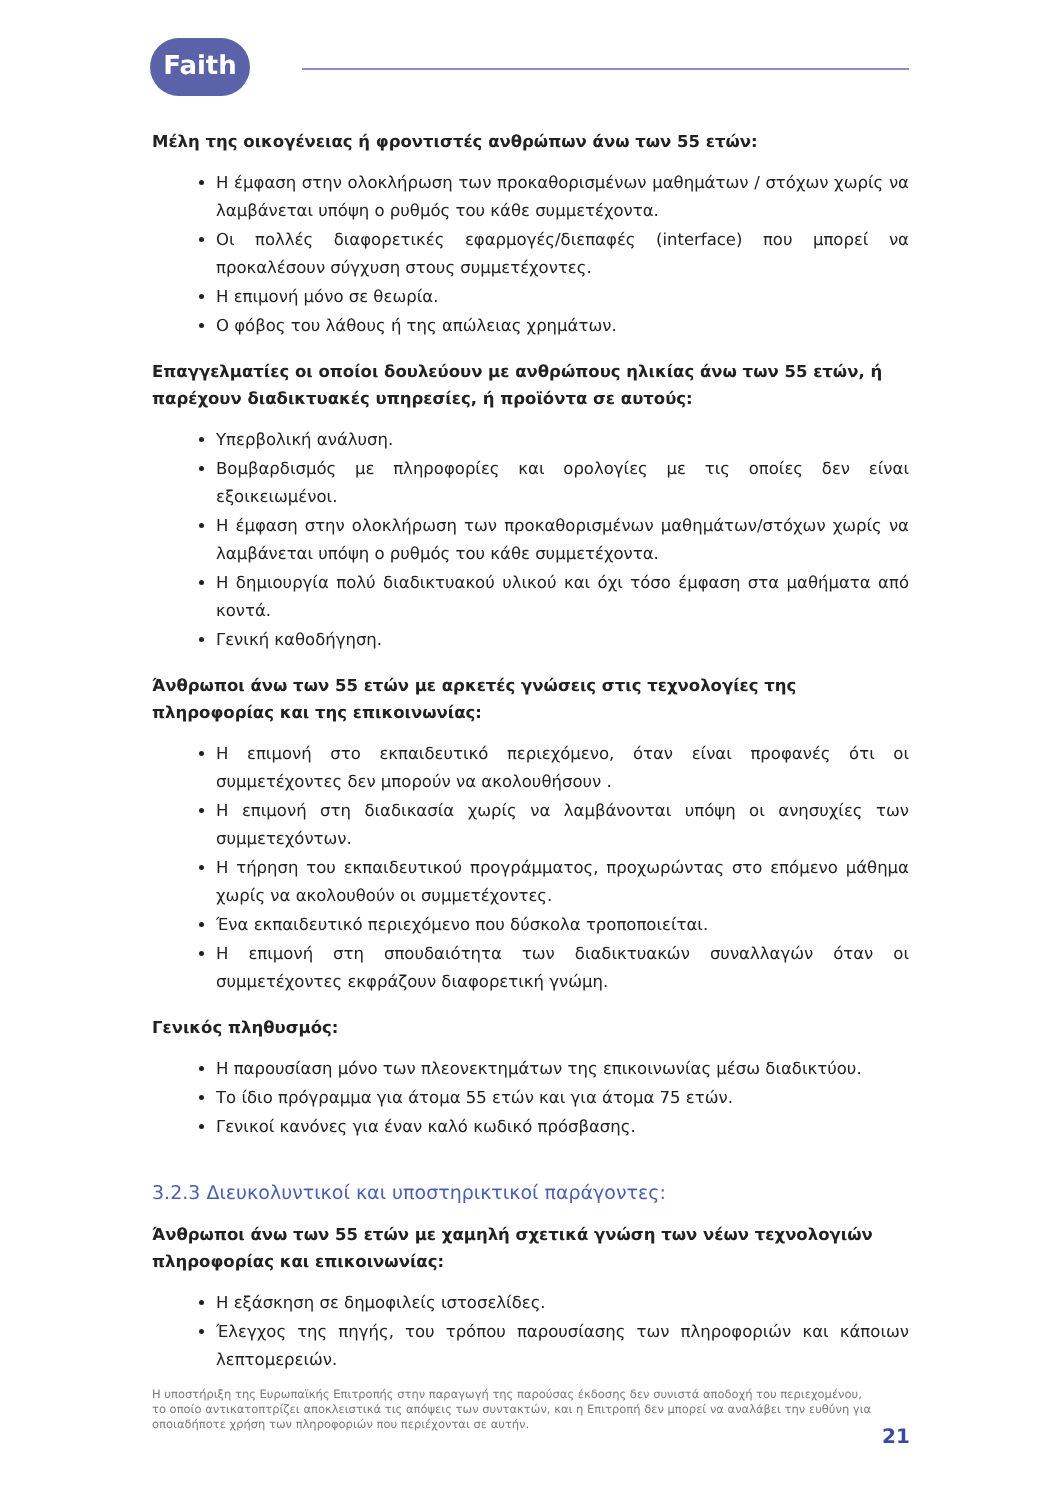Faith
Μέλη της οικογένειας ή φροντιστές ανθρώπων άνω των 55 ετών:
Η έμφαση στην ολοκλήρωση των προκαθορισμένων μαθημάτων / στόχων χωρίς να λαμβάνεται υπόψη ο ρυθμός του κάθε συμμετέχοντα.
Οι πολλές διαφορετικές εφαρμογές/διεπαφές (interface) που μπορεί να προκαλέσουν σύγχυση στους συμμετέχοντες.
Η επιμονή μόνο σε θεωρία.
Ο φόβος του λάθους ή της απώλειας χρημάτων.
Επαγγελματίες οι οποίοι δουλεύουν με ανθρώπους ηλικίας άνω των 55 ετών, ή παρέχουν διαδικτυακές υπηρεσίες, ή προϊόντα σε αυτούς:
Υπερβολική ανάλυση.
Βομβαρδισμός με πληροφορίες και ορολογίες με τις οποίες δεν είναι εξοικειωμένοι.
Η έμφαση στην ολοκλήρωση των προκαθορισμένων μαθημάτων/στόχων χωρίς να λαμβάνεται υπόψη ο ρυθμός του κάθε συμμετέχοντα.
Η δημιουργία πολύ διαδικτυακού υλικού και όχι τόσο έμφαση στα μαθήματα από κοντά.
Γενική καθοδήγηση.
Άνθρωποι άνω των 55 ετών με αρκετές γνώσεις στις τεχνολογίες της πληροφορίας και της επικοινωνίας:
Η επιμονή στο εκπαιδευτικό περιεχόμενο, όταν είναι προφανές ότι οι συμμετέχοντες δεν μπορούν να ακολουθήσουν .
Η επιμονή στη διαδικασία χωρίς να λαμβάνονται υπόψη οι ανησυχίες των συμμετεχόντων.
Η τήρηση του εκπαιδευτικού προγράμματος, προχωρώντας στο επόμενο μάθημα χωρίς να ακολουθούν οι συμμετέχοντες.
Ένα εκπαιδευτικό περιεχόμενο που δύσκολα τροποποιείται.
Η επιμονή στη σπουδαιότητα των διαδικτυακών συναλλαγών όταν οι συμμετέχοντες εκφράζουν διαφορετική γνώμη.
Γενικός πληθυσμός:
Η παρουσίαση μόνο των πλεονεκτημάτων της επικοινωνίας μέσω διαδικτύου.
Το ίδιο πρόγραμμα για άτομα 55 ετών και για άτομα 75 ετών.
Γενικοί κανόνες για έναν καλό κωδικό πρόσβασης.
3.2.3 Διευκολυντικοί και υποστηρικτικοί παράγοντες:
Άνθρωποι άνω των 55 ετών με χαμηλή σχετικά γνώση των νέων τεχνολογιών πληροφορίας και επικοινωνίας:
Η εξάσκηση σε δημοφιλείς ιστοσελίδες.
Έλεγχος της πηγής, του τρόπου παρουσίασης των πληροφοριών και κάποιων λεπτομερειών.
Η υποστήριξη της Ευρωπαϊκής Επιτροπής στην παραγωγή της παρούσας έκδοσης δεν συνιστά αποδοχή του περιεχομένου, το οποίο αντικατοπτρίζει αποκλειστικά τις απόψεις των συντακτών, και η Επιτροπή δεν μπορεί να αναλάβει την ευθύνη για οποιαδήποτε χρήση των πληροφοριών που περιέχονται σε αυτήν.
21